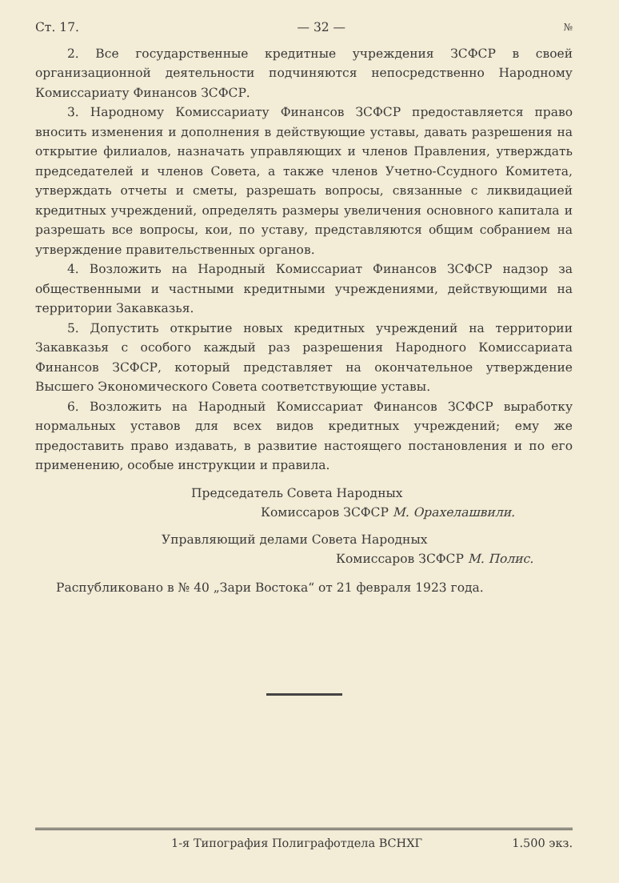Ст. 17. — 32 — №
2. Все государственные кредитные учреждения ЗСФСР в своей организационной деятельности подчиняются непосредственно Народному Комиссариату Финансов ЗСФСР.
3. Народному Комиссариату Финансов ЗСФСР предоставляется право вносить изменения и дополнения в действующие уставы, давать разрешения на открытие филиалов, назначать управляющих и членов Правления, утверждать председателей и членов Совета, а также членов Учетно-Ссудного Комитета, утверждать отчеты и сметы, разрешать вопросы, связанные с ликвидацией кредитных учреждений, определять размеры увеличения основного капитала и разрешать все вопросы, кои, по уставу, представляются общим собранием на утверждение правительственных органов.
4. Возложить на Народный Комиссариат Финансов ЗСФСР надзор за общественными и частными кредитными учреждениями, действующими на территории Закавказья.
5. Допустить открытие новых кредитных учреждений на территории Закавказья с особого каждый раз разрешения Народного Комиссариата Финансов ЗСФСР, который представляет на окончательное утверждение Высшего Экономического Совета соответствующие уставы.
6. Возложить на Народный Комиссариат Финансов ЗСФСР выработку нормальных уставов для всех видов кредитных учреждений; ему же предоставить право издавать, в развитие настоящего постановления и по его применению, особые инструкции и правила.
Председатель Совета Народных
Комиссаров ЗСФСР М. Орахелашвили.
Управляющий делами Совета Народных
Комиссаров ЗСФСР М. Полис.
Распубликовано в № 40 „Зари Востока“ от 21 февраля 1923 года.
1-я Типография Полиграфотдела ВСНХГ 1.500 экз.